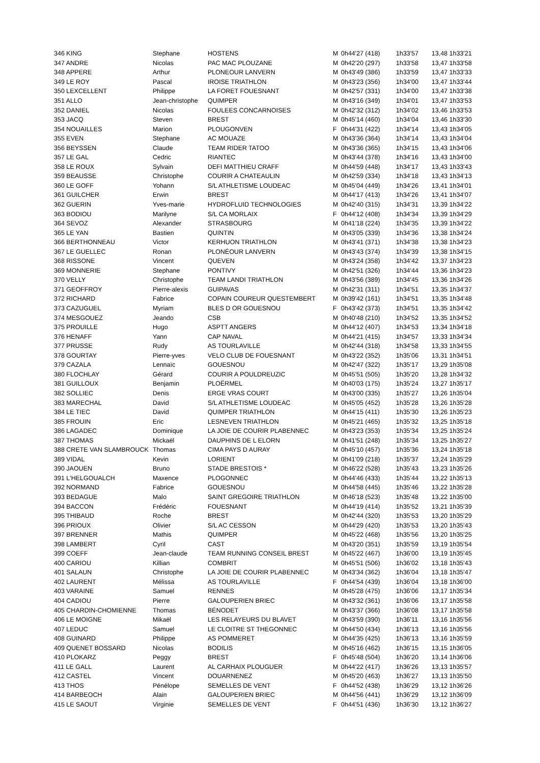| 346 KING | Stephane | HOSTENS | M | 0h44'27 (418) | 1h33'57 | 13,48 1h33'21 |
| 347 ANDRE | Nicolas | PAC MAC PLOUZANE | M | 0h42'20 (297) | 1h33'58 | 13,47 1h33'58 |
| 348 APPERE | Arthur | PLONEOUR LANVERN | M | 0h43'49 (386) | 1h33'59 | 13,47 1h33'33 |
| 349 LE ROY | Pascal | IROISE TRIATHLON | M | 0h43'23 (356) | 1h34'00 | 13,47 1h33'44 |
| 350 LEXCELLENT | Philippe | LA FORET FOUESNANT | M | 0h42'57 (331) | 1h34'00 | 13,47 1h33'38 |
| 351 ALLO | Jean-christophe | QUIMPER | M | 0h43'16 (349) | 1h34'01 | 13,47 1h33'53 |
| 352 DANIEL | Nicolas | FOULEES CONCARNOISES | M | 0h42'32 (312) | 1h34'02 | 13,46 1h33'53 |
| 353 JACQ | Steven | BREST | M | 0h45'14 (460) | 1h34'04 | 13,46 1h33'30 |
| 354 NOUAILLES | Marion | PLOUGONVEN | F | 0h44'31 (422) | 1h34'14 | 13,43 1h34'05 |
| 355 EVEN | Stephane | AC MOUAZE | M | 0h43'36 (364) | 1h34'14 | 13,43 1h34'04 |
| 356 BEYSSEN | Claude | TEAM RIDER TATOO | M | 0h43'36 (365) | 1h34'15 | 13,43 1h34'06 |
| 357 LE GAL | Cedric | RIANTEC | M | 0h43'44 (378) | 1h34'16 | 13,43 1h34'00 |
| 358 LE ROUX | Sylvain | DEFI MATTHIEU CRAFF | M | 0h44'59 (448) | 1h34'17 | 13,43 1h33'43 |
| 359 BEAUSSE | Christophe | COURIR A CHATEAULIN | M | 0h42'59 (334) | 1h34'18 | 13,43 1h34'13 |
| 360 LE GOFF | Yohann | S/L ATHLETISME LOUDEAC | M | 0h45'04 (449) | 1h34'26 | 13,41 1h34'01 |
| 361 GUILCHER | Erwin | BREST | M | 0h44'17 (413) | 1h34'26 | 13,41 1h34'07 |
| 362 GUERIN | Yves-marie | HYDROFLUID TECHNOLOGIES | M | 0h42'40 (315) | 1h34'31 | 13,39 1h34'22 |
| 363 BODIOU | Marilyne | S/L CA MORLAIX | F | 0h44'12 (408) | 1h34'34 | 13,39 1h34'29 |
| 364 SEVOZ | Alexander | STRASBOURG | M | 0h41'18 (224) | 1h34'35 | 13,39 1h34'22 |
| 365 LE YAN | Bastien | QUINTIN | M | 0h43'05 (339) | 1h34'36 | 13,38 1h34'24 |
| 366 BERTHONNEAU | Victor | KERHUON TRIATHLON | M | 0h43'41 (371) | 1h34'38 | 13,38 1h34'23 |
| 367 LE GUELLEC | Ronan | PLONÉOUR LANVERN | M | 0h43'43 (374) | 1h34'39 | 13,38 1h34'15 |
| 368 RISSONE | Vincent | QUEVEN | M | 0h43'24 (358) | 1h34'42 | 13,37 1h34'23 |
| 369 MONNERIE | Stephane | PONTIVY | M | 0h42'51 (326) | 1h34'44 | 13,36 1h34'23 |
| 370 VELLY | Christophe | TEAM LANDI TRIATHLON | M | 0h43'56 (389) | 1h34'45 | 13,36 1h34'26 |
| 371 GEOFFROY | Pierre-alexis | GUIPAVAS | M | 0h42'31 (311) | 1h34'51 | 13,35 1h34'37 |
| 372 RICHARD | Fabrice | COPAIN COUREUR QUESTEMBERT | M | 0h39'42 (161) | 1h34'51 | 13,35 1h34'48 |
| 373 CAZUGUEL | Myriam | BLES D OR GOUESNOU | F | 0h43'42 (373) | 1h34'51 | 13,35 1h34'42 |
| 374 MESGOUEZ | Jeando | CSB | M | 0h40'48 (210) | 1h34'52 | 13,35 1h34'52 |
| 375 PROUILLE | Hugo | ASPTT ANGERS | M | 0h44'12 (407) | 1h34'53 | 13,34 1h34'18 |
| 376 HENAFF | Yann | CAP NAVAL | M | 0h44'21 (415) | 1h34'57 | 13,33 1h34'34 |
| 377 PRUSSE | Rudy | AS TOURLAVILLE | M | 0h42'44 (318) | 1h34'58 | 13,33 1h34'55 |
| 378 GOURTAY | Pierre-yves | VELO CLUB DE FOUESNANT | M | 0h43'22 (352) | 1h35'06 | 13,31 1h34'51 |
| 379 CAZALA | Lennaïc | GOUESNOU | M | 0h42'47 (322) | 1h35'17 | 13,29 1h35'08 |
| 380 FLOCHLAY | Gérard | COURIR A POULDREUZIC | M | 0h45'51 (505) | 1h35'20 | 13,28 1h34'32 |
| 381 GUILLOUX | Benjamin | PLOËRMEL | M | 0h40'03 (175) | 1h35'24 | 13,27 1h35'17 |
| 382 SOLLIEC | Denis | ERGE VRAS COURT | M | 0h43'00 (335) | 1h35'27 | 13,26 1h35'04 |
| 383 MARECHAL | David | S/L ATHLETISME LOUDEAC | M | 0h45'05 (452) | 1h35'28 | 13,26 1h35'28 |
| 384 LE TIEC | David | QUIMPER TRIATHLON | M | 0h44'15 (411) | 1h35'30 | 13,26 1h35'23 |
| 385 FROUIN | Eric | LESNEVEN TRIATHLON | M | 0h45'21 (465) | 1h35'32 | 13,25 1h35'18 |
| 386 LAGADEC | Dominique | LA JOIE DE COURIR PLABENNEC | M | 0h43'23 (353) | 1h35'34 | 13,25 1h35'24 |
| 387 THOMAS | Mickaël | DAUPHINS DE L ELORN | M | 0h41'51 (248) | 1h35'34 | 13,25 1h35'27 |
| 388 CRETE VAN SLAMBROUCK | Thomas | CIMA PAYS D AURAY | M | 0h45'10 (457) | 1h35'36 | 13,24 1h35'18 |
| 389 VIDAL | Kevin | LORIENT | M | 0h41'09 (218) | 1h35'37 | 13,24 1h35'29 |
| 390 JAOUEN | Bruno | STADE BRESTOIS * | M | 0h46'22 (528) | 1h35'43 | 13,23 1h35'26 |
| 391 L'HELGOUALCH | Maxence | PLOGONNEC | M | 0h44'46 (433) | 1h35'44 | 13,22 1h35'13 |
| 392 NORMAND | Fabrice | GOUESNOU | M | 0h44'58 (445) | 1h35'46 | 13,22 1h35'28 |
| 393 BEDAGUE | Malo | SAINT GREGOIRE TRIATHLON | M | 0h46'18 (523) | 1h35'48 | 13,22 1h35'00 |
| 394 BACCON | Frédéric | FOUESNANT | M | 0h44'19 (414) | 1h35'52 | 13,21 1h35'39 |
| 395 THIBAUD | Roche | BREST | M | 0h42'44 (320) | 1h35'53 | 13,20 1h35'29 |
| 396 PRIOUX | Olivier | S/L AC CESSON | M | 0h44'29 (420) | 1h35'53 | 13,20 1h35'43 |
| 397 BRENNER | Mathis | QUIMPER | M | 0h45'22 (468) | 1h35'56 | 13,20 1h35'25 |
| 398 LAMBERT | Cyril | CAST | M | 0h43'20 (351) | 1h35'59 | 13,19 1h35'54 |
| 399 COEFF | Jean-claude | TEAM RUNNING CONSEIL BREST | M | 0h45'22 (467) | 1h36'00 | 13,19 1h35'45 |
| 400 CARIOU | Killian | COMBRIT | M | 0h45'51 (506) | 1h36'02 | 13,18 1h35'43 |
| 401 SALAUN | Christophe | LA JOIE DE COURIR PLABENNEC | M | 0h43'34 (362) | 1h36'04 | 13,18 1h35'47 |
| 402 LAURENT | Mélissa | AS TOURLAVILLE | F | 0h44'54 (439) | 1h36'04 | 13,18 1h36'00 |
| 403 VARAINE | Samuel | RENNES | M | 0h45'28 (475) | 1h36'06 | 13,17 1h35'34 |
| 404 CADIOU | Pierre | GALOUPERIEN BRIEC | M | 0h43'32 (361) | 1h36'06 | 13,17 1h35'58 |
| 405 CHARDIN-CHOMIENNE | Thomas | BÉNODET | M | 0h43'37 (366) | 1h36'08 | 13,17 1h35'58 |
| 406 LE MOIGNE | Mikaël | LES RELAYEURS DU BLAVET | M | 0h43'59 (390) | 1h36'11 | 13,16 1h35'56 |
| 407 LEDUC | Samuel | LE CLOITRE ST THEGONNEC | M | 0h44'50 (434) | 1h36'13 | 13,16 1h35'56 |
| 408 GUINARD | Philippe | AS POMMERET | M | 0h44'35 (425) | 1h36'13 | 13,16 1h35'59 |
| 409 QUENET BOSSARD | Nicolas | BODILIS | M | 0h45'16 (462) | 1h36'15 | 13,15 1h36'05 |
| 410 PLOKARZ | Peggy | BREST | F | 0h45'48 (504) | 1h36'20 | 13,14 1h36'06 |
| 411 LE GALL | Laurent | AL CARHAIX PLOUGUER | M | 0h44'22 (417) | 1h36'26 | 13,13 1h35'57 |
| 412 CASTEL | Vincent | DOUARNENEZ | M | 0h45'20 (463) | 1h36'27 | 13,13 1h35'50 |
| 413 THOS | Pénélope | SEMELLES DE VENT | F | 0h44'52 (438) | 1h36'29 | 13,12 1h36'26 |
| 414 BARBEOCH | Alain | GALOUPERIEN BRIEC | M | 0h44'56 (441) | 1h36'29 | 13,12 1h36'09 |
| 415 LE SAOUT | Virginie | SEMELLES DE VENT | F | 0h44'51 (436) | 1h36'30 | 13,12 1h36'27 |